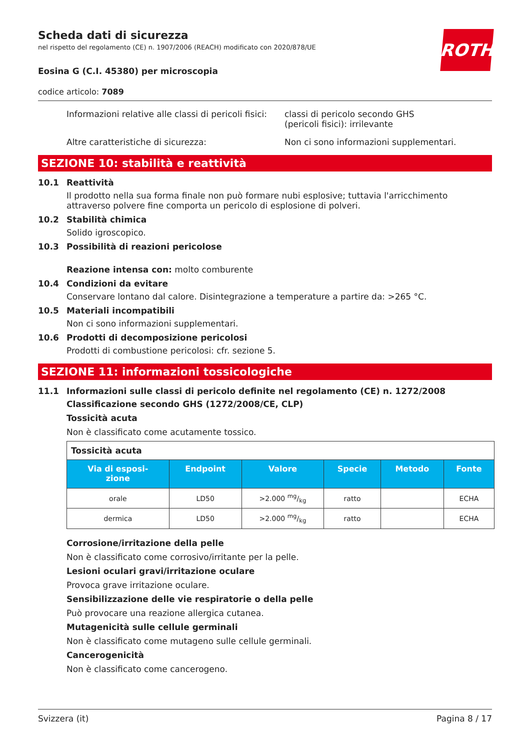ROTH
Scheda dati di sicurezza
nel rispetto del regolamento (CE) n. 1907/2006 (REACH) modificato con 2020/878/UE
Eosina G (C.I. 45380) per microscopia
codice articolo: 7089
Informazioni relative alle classi di pericoli fisici:
classi di pericolo secondo GHS
(pericoli fisici): irrilevante
Altre caratteristiche di sicurezza: Non ci sono informazioni supplementari.
SEZIONE 10: stabilità e reattività
10.1 Reattività
Il prodotto nella sua forma finale non può formare nubi esplosive; tuttavia l'arricchimento attraverso polvere fine comporta un pericolo di esplosione di polveri.
10.2 Stabilità chimica
Solido igroscopico.
10.3 Possibilità di reazioni pericolose
Reazione intensa con: molto comburente
10.4 Condizioni da evitare
Conservare lontano dal calore. Disintegrazione a temperature a partire da: >265 °C.
10.5 Materiali incompatibili
Non ci sono informazioni supplementari.
10.6 Prodotti di decomposizione pericolosi
Prodotti di combustione pericolosi: cfr. sezione 5.
SEZIONE 11: informazioni tossicologiche
11.1 Informazioni sulle classi di pericolo definite nel regolamento (CE) n. 1272/2008
Classificazione secondo GHS (1272/2008/CE, CLP)
Tossicità acuta
Non è classificato come acutamente tossico.
| Tossicità acuta | | | | | |
| Via di esposi- zione | Endpoint | Valore | Specie | Metodo | Fonte |
| orale | LD50 | >2.000 mg/kg | ratto | | ECHA |
| dermica | LD50 | >2.000 mg/kg | ratto | | ECHA |
Corrosione/irritazione della pelle
Non è classificato come corrosivo/irritante per la pelle.
Lesioni oculari gravi/irritazione oculare
Provoca grave irritazione oculare.
Sensibilizzazione delle vie respiratorie o della pelle
Può provocare una reazione allergica cutanea.
Mutagenicità sulle cellule germinali
Non è classificato come mutageno sulle cellule germinali.
Cancerogenicità
Non è classificato come cancerogeno.
Svizzera (it) Pagina 8 / 17